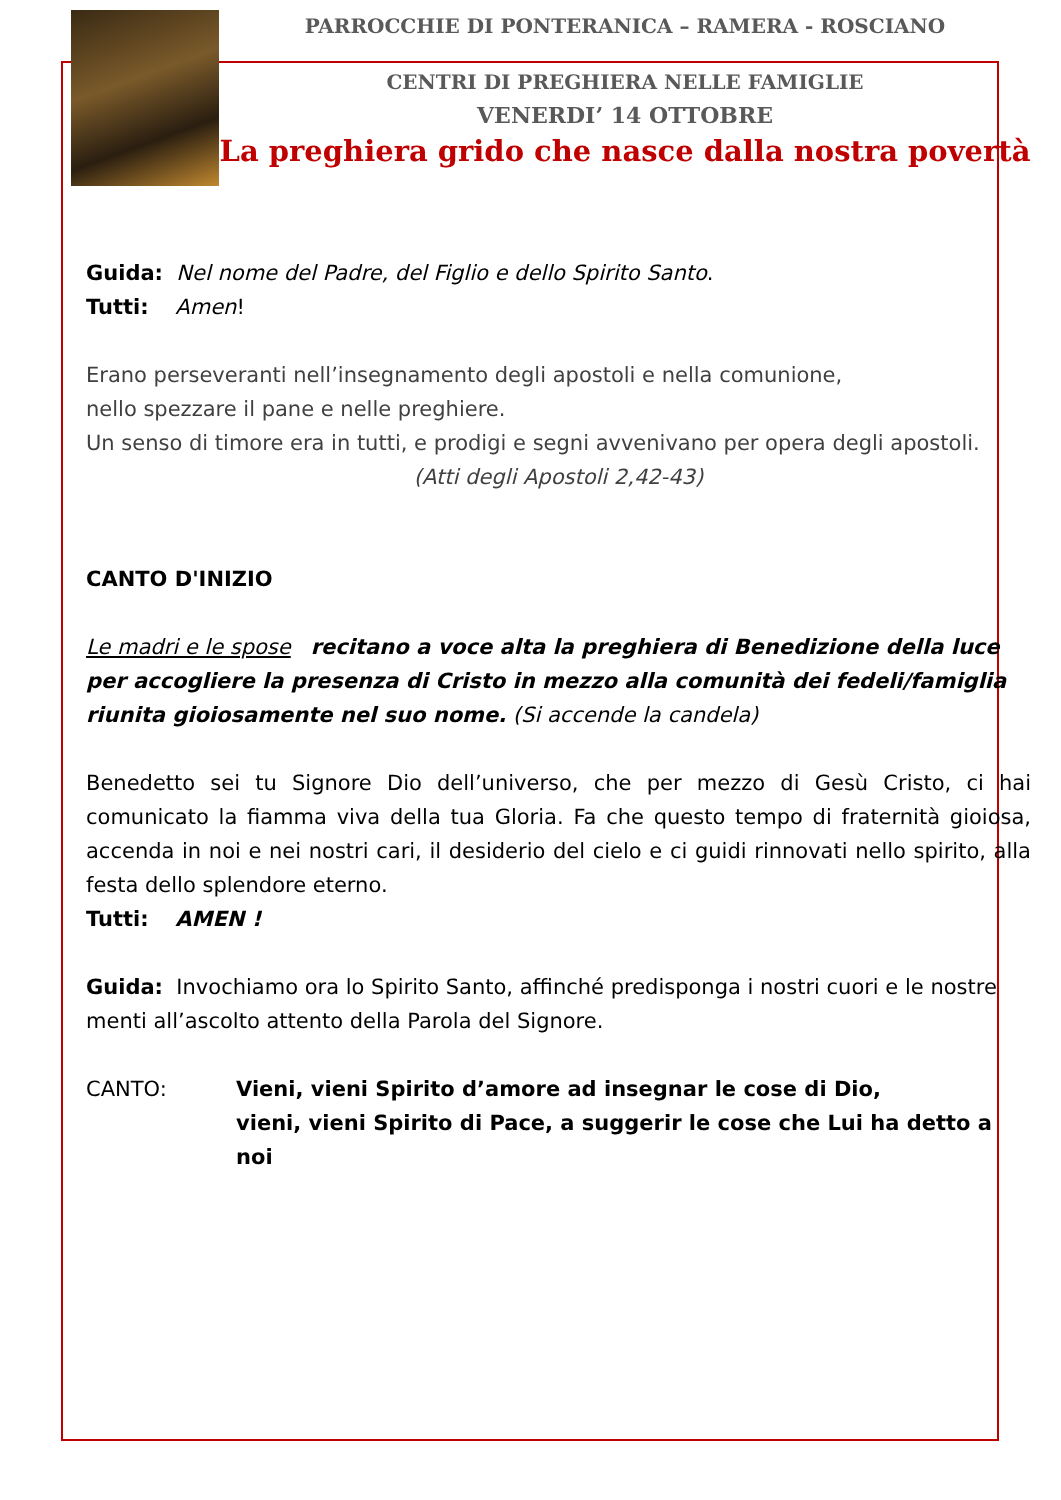PARROCCHIE DI PONTERANICA – RAMERA - ROSCIANO
CENTRI DI PREGHIERA NELLE FAMIGLIE
VENERDI’ 14 OTTOBRE
La preghiera grido che nasce dalla nostra povertà
Guida: Nel nome del Padre, del Figlio e dello Spirito Santo.
Tutti: Amen!
Erano perseveranti nell’insegnamento degli apostoli e nella comunione,
nello spezzare il pane e nelle preghiere.
Un senso di timore era in tutti, e prodigi e segni avvenivano per opera degli apostoli.
(Atti degli Apostoli 2,42-43)
CANTO D'INIZIO
Le madri e le spose recitano a voce alta la preghiera di Benedizione della luce per accogliere la presenza di Cristo in mezzo alla comunità dei fedeli/famiglia riunita gioiosamente nel suo nome. (Si accende la candela)
Benedetto sei tu Signore Dio dell’universo, che per mezzo di Gesù Cristo, ci hai comunicato la fiamma viva della tua Gloria. Fa che questo tempo di fraternità gioiosa, accenda in noi e nei nostri cari, il desiderio del cielo e ci guidi rinnovati nello spirito, alla festa dello splendore eterno.
Tutti: AMEN !
Guida: Invochiamo ora lo Spirito Santo, affinché predisponga i nostri cuori e le nostre menti all’ascolto attento della Parola del Signore.
CANTO: Vieni, vieni Spirito d’amore ad insegnar le cose di Dio,
vieni, vieni Spirito di Pace, a suggerir le cose che Lui ha detto a noi